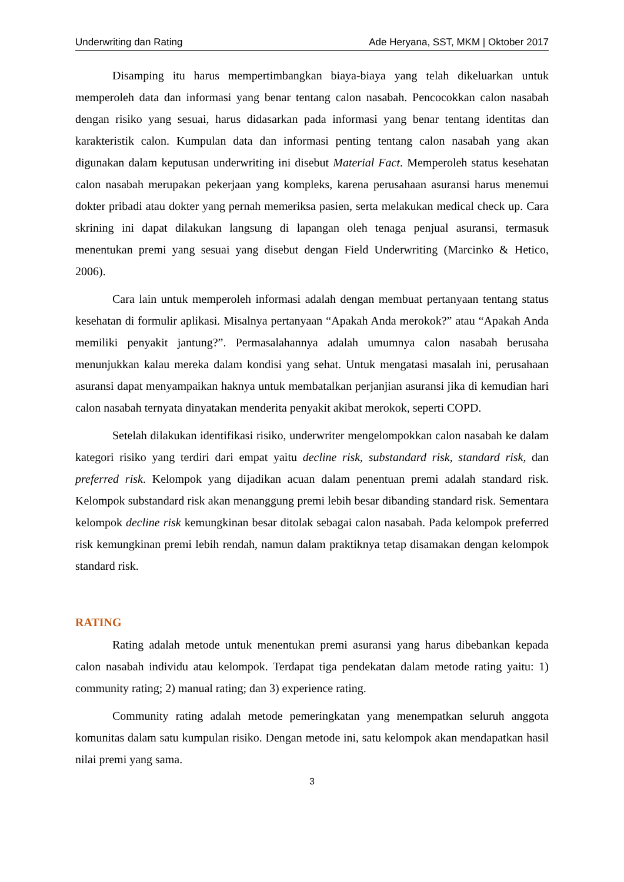Underwriting dan Rating Ade Heryana, SST, MKM | Oktober 2017
Disamping itu harus mempertimbangkan biaya-biaya yang telah dikeluarkan untuk memperoleh data dan informasi yang benar tentang calon nasabah. Pencocokkan calon nasabah dengan risiko yang sesuai, harus didasarkan pada informasi yang benar tentang identitas dan karakteristik calon. Kumpulan data dan informasi penting tentang calon nasabah yang akan digunakan dalam keputusan underwriting ini disebut Material Fact. Memperoleh status kesehatan calon nasabah merupakan pekerjaan yang kompleks, karena perusahaan asuransi harus menemui dokter pribadi atau dokter yang pernah memeriksa pasien, serta melakukan medical check up. Cara skrining ini dapat dilakukan langsung di lapangan oleh tenaga penjual asuransi, termasuk menentukan premi yang sesuai yang disebut dengan Field Underwriting (Marcinko & Hetico, 2006).
Cara lain untuk memperoleh informasi adalah dengan membuat pertanyaan tentang status kesehatan di formulir aplikasi. Misalnya pertanyaan “Apakah Anda merokok?” atau “Apakah Anda memiliki penyakit jantung?”. Permasalahannya adalah umumnya calon nasabah berusaha menunjukkan kalau mereka dalam kondisi yang sehat. Untuk mengatasi masalah ini, perusahaan asuransi dapat menyampaikan haknya untuk membatalkan perjanjian asuransi jika di kemudian hari calon nasabah ternyata dinyatakan menderita penyakit akibat merokok, seperti COPD.
Setelah dilakukan identifikasi risiko, underwriter mengelompokkan calon nasabah ke dalam kategori risiko yang terdiri dari empat yaitu decline risk, substandard risk, standard risk, dan preferred risk. Kelompok yang dijadikan acuan dalam penentuan premi adalah standard risk. Kelompok substandard risk akan menanggung premi lebih besar dibanding standard risk. Sementara kelompok decline risk kemungkinan besar ditolak sebagai calon nasabah. Pada kelompok preferred risk kemungkinan premi lebih rendah, namun dalam praktiknya tetap disamakan dengan kelompok standard risk.
RATING
Rating adalah metode untuk menentukan premi asuransi yang harus dibebankan kepada calon nasabah individu atau kelompok. Terdapat tiga pendekatan dalam metode rating yaitu: 1) community rating; 2) manual rating; dan 3) experience rating.
Community rating adalah metode pemeringkatan yang menempatkan seluruh anggota komunitas dalam satu kumpulan risiko. Dengan metode ini, satu kelompok akan mendapatkan hasil nilai premi yang sama.
3